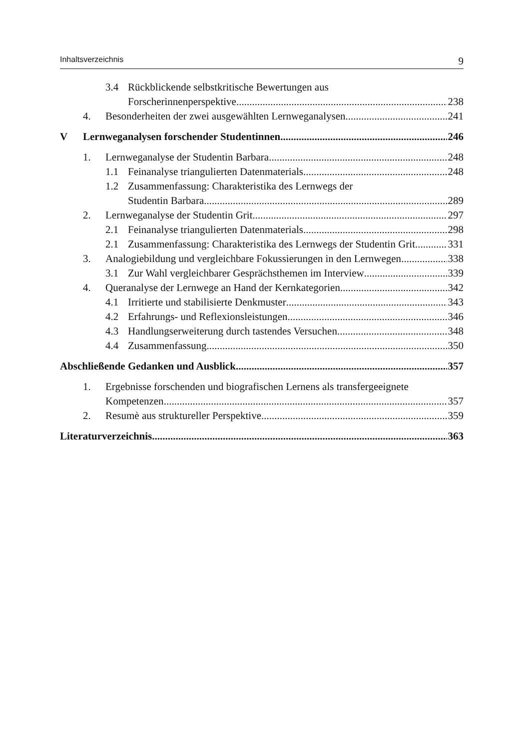Inhaltsverzeichnis 9
3.4 Rückblickende selbstkritische Bewertungen aus
Forscherinnenperspektive 238
4. Besonderheiten der zwei ausgewählten Lernweganalysen 241
V Lernweganalysen forschender Studentinnen 246
1. Lernweganalyse der Studentin Barbara 248
1.1 Feinanalyse triangulierten Datenmaterials 248
1.2 Zusammenfassung: Charakteristika des Lernwegs der
Studentin Barbara 289
2. Lernweganalyse der Studentin Grit 297
2.1 Feinanalyse triangulierten Datenmaterials 298
2.1 Zusammenfassung: Charakteristika des Lernwegs der Studentin Grit 331
3. Analogiebildung und vergleichbare Fokussierungen in den Lernwegen 338
3.1 Zur Wahl vergleichbarer Gesprächsthemen im Interview 339
4. Queranalyse der Lernwege an Hand der Kernkategorien 342
4.1 Irritierte und stabilisierte Denkmuster 343
4.2 Erfahrungs- und Reflexionsleistungen 346
4.3 Handlungserweiterung durch tastendes Versuchen 348
4.4 Zusammenfassung 350
Abschließende Gedanken und Ausblick 357
1. Ergebnisse forschenden und biografischen Lernens als transfergeeignete
Kompetenzen 357
2. Resumè aus struktureller Perspektive 359
Literaturverzeichnis 363